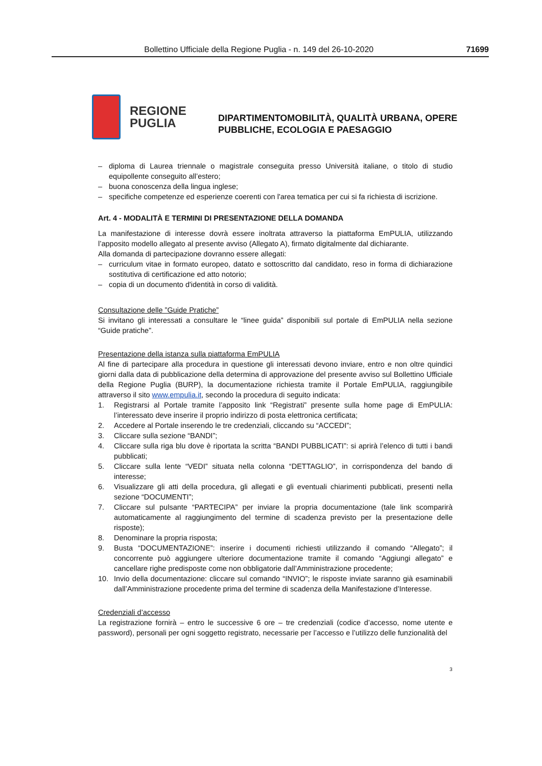Bollettino Ufficiale della Regione Puglia - n. 149 del 26-10-2020 71699
REGIONE
PUGLIA
DIPARTIMENTOMOBILITÀ, QUALITÀ URBANA, OPERE
PUBBLICHE, ECOLOGIA E PAESAGGIO
– diploma di Laurea triennale o magistrale conseguita presso Università italiane, o titolo di studio equipollente conseguito all’estero;
– buona conoscenza della lingua inglese;
– specifiche competenze ed esperienze coerenti con l'area tematica per cui si fa richiesta di iscrizione.
Art. 4 - MODALITÀ E TERMINI DI PRESENTAZIONE DELLA DOMANDA
La manifestazione di interesse dovrà essere inoltrata attraverso la piattaforma EmPULIA, utilizzando l’apposito modello allegato al presente avviso (Allegato A), firmato digitalmente dal dichiarante.
Alla domanda di partecipazione dovranno essere allegati:
– curriculum vitae in formato europeo, datato e sottoscritto dal candidato, reso in forma di dichiarazione sostitutiva di certificazione ed atto notorio;
– copia di un documento d'identità in corso di validità.
Consultazione delle ”Guide Pratiche”
Si invitano gli interessati a consultare le “linee guida” disponibili sul portale di EmPULIA nella sezione “Guide pratiche”.
Presentazione della istanza sulla piattaforma EmPULIA
Al fine di partecipare alla procedura in questione gli interessati devono inviare, entro e non oltre quindici giorni dalla data di pubblicazione della determina di approvazione del presente avviso sul Bollettino Ufficiale della Regione Puglia (BURP), la documentazione richiesta tramite il Portale EmPULIA, raggiungibile attraverso il sito www.empulia.it, secondo la procedura di seguito indicata:
1. Registrarsi al Portale tramite l’apposito link “Registrati” presente sulla home page di EmPULIA: l’interessato deve inserire il proprio indirizzo di posta elettronica certificata;
2. Accedere al Portale inserendo le tre credenziali, cliccando su “ACCEDI”;
3. Cliccare sulla sezione “BANDI”;
4. Cliccare sulla riga blu dove è riportata la scritta “BANDI PUBBLICATI”: si aprirà l’elenco di tutti i bandi pubblicati;
5. Cliccare sulla lente “VEDI” situata nella colonna “DETTAGLIO”, in corrispondenza del bando di interesse;
6. Visualizzare gli atti della procedura, gli allegati e gli eventuali chiarimenti pubblicati, presenti nella sezione “DOCUMENTI”;
7. Cliccare sul pulsante “PARTECIPA” per inviare la propria documentazione (tale link scomparirà automaticamente al raggiungimento del termine di scadenza previsto per la presentazione delle risposte);
8. Denominare la propria risposta;
9. Busta “DOCUMENTAZIONE”: inserire i documenti richiesti utilizzando il comando “Allegato”; il concorrente può aggiungere ulteriore documentazione tramite il comando “Aggiungi allegato” e cancellare righe predisposte come non obbligatorie dall’Amministrazione procedente;
10. Invio della documentazione: cliccare sul comando “INVIO”; le risposte inviate saranno già esaminabili dall’Amministrazione procedente prima del termine di scadenza della Manifestazione d’Interesse.
Credenziali d’accesso
La registrazione fornirà – entro le successive 6 ore – tre credenziali (codice d’accesso, nome utente e password), personali per ogni soggetto registrato, necessarie per l’accesso e l’utilizzo delle funzionalità del
3